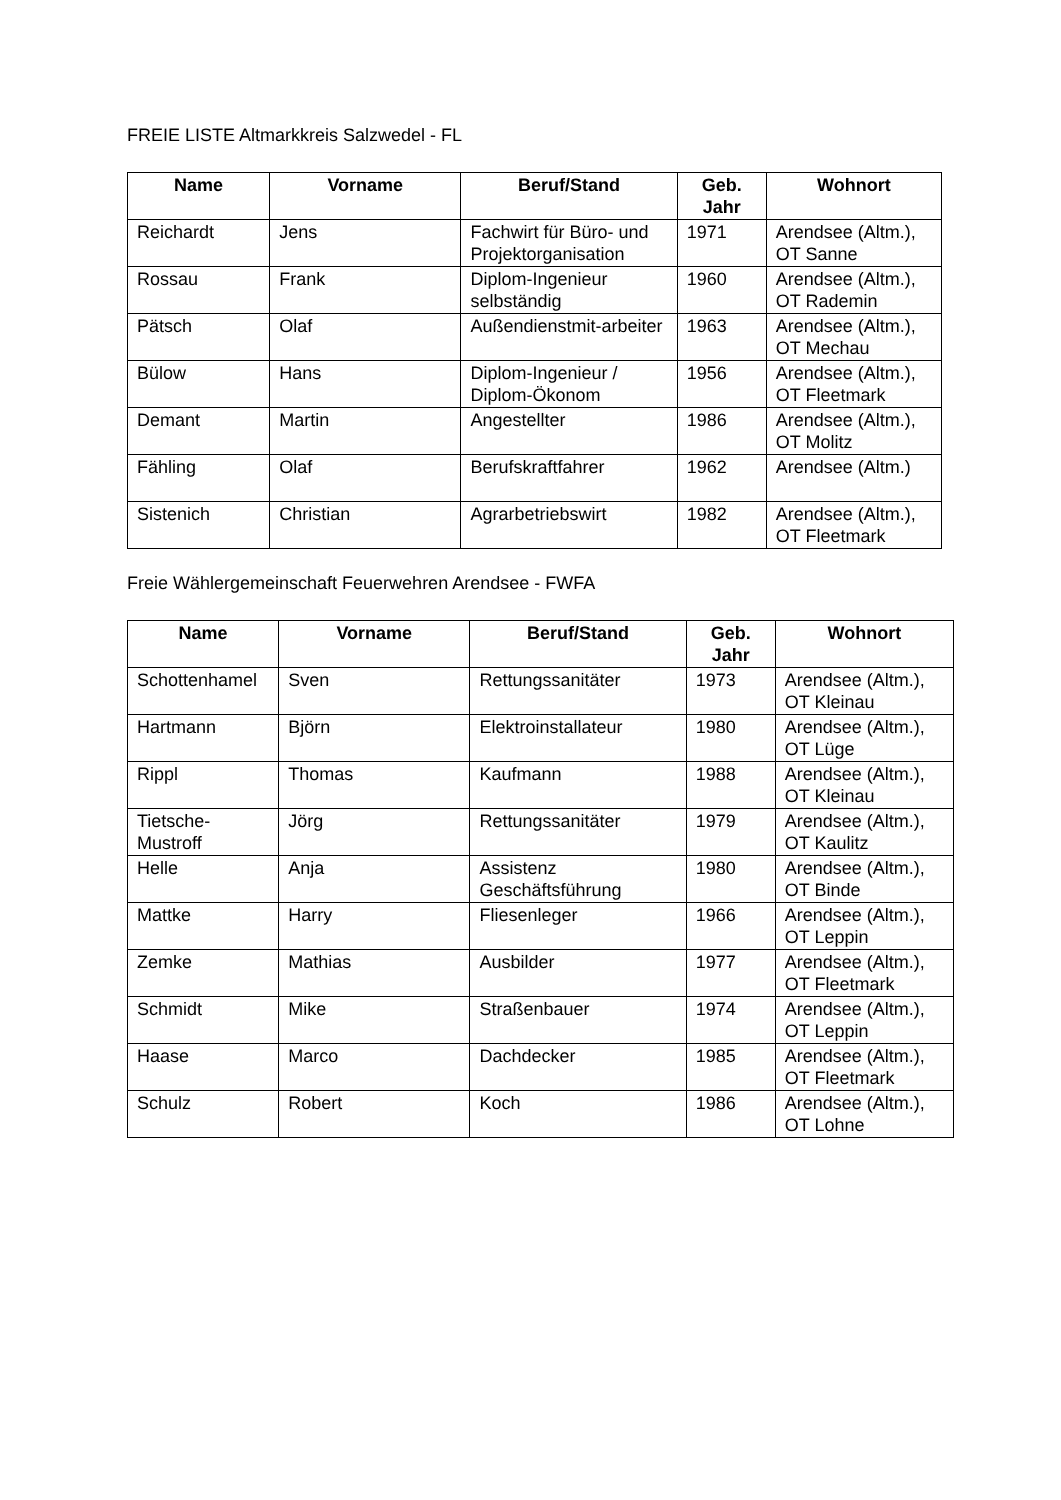FREIE LISTE Altmarkkreis Salzwedel - FL
| Name | Vorname | Beruf/Stand | Geb. Jahr | Wohnort |
| --- | --- | --- | --- | --- |
| Reichardt | Jens | Fachwirt für Büro- und Projektorganisation | 1971 | Arendsee (Altm.), OT Sanne |
| Rossau | Frank | Diplom-Ingenieur selbständig | 1960 | Arendsee (Altm.), OT Rademin |
| Pätsch | Olaf | Außendienstmit-arbeiter | 1963 | Arendsee (Altm.), OT Mechau |
| Bülow | Hans | Diplom-Ingenieur / Diplom-Ökonom | 1956 | Arendsee (Altm.), OT Fleetmark |
| Demant | Martin | Angestellter | 1986 | Arendsee (Altm.), OT Molitz |
| Fähling | Olaf | Berufskraftfahrer | 1962 | Arendsee (Altm.) |
| Sistenich | Christian | Agrarbetriebswirt | 1982 | Arendsee (Altm.), OT Fleetmark |
Freie Wählergemeinschaft Feuerwehren Arendsee - FWFA
| Name | Vorname | Beruf/Stand | Geb. Jahr | Wohnort |
| --- | --- | --- | --- | --- |
| Schottenhamel | Sven | Rettungssanitäter | 1973 | Arendsee (Altm.), OT Kleinau |
| Hartmann | Björn | Elektroinstallateur | 1980 | Arendsee (Altm.), OT Lüge |
| Rippl | Thomas | Kaufmann | 1988 | Arendsee (Altm.), OT Kleinau |
| Tietsche-Mustroff | Jörg | Rettungssanitäter | 1979 | Arendsee (Altm.), OT Kaulitz |
| Helle | Anja | Assistenz Geschäftsführung | 1980 | Arendsee (Altm.), OT Binde |
| Mattke | Harry | Fliesenleger | 1966 | Arendsee (Altm.), OT Leppin |
| Zemke | Mathias | Ausbilder | 1977 | Arendsee (Altm.), OT Fleetmark |
| Schmidt | Mike | Straßenbauer | 1974 | Arendsee (Altm.), OT Leppin |
| Haase | Marco | Dachdecker | 1985 | Arendsee (Altm.), OT Fleetmark |
| Schulz | Robert | Koch | 1986 | Arendsee (Altm.), OT Lohne |